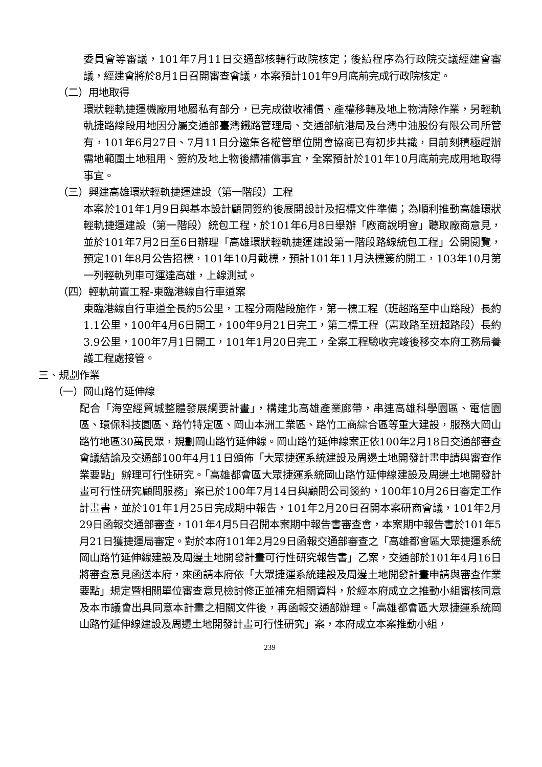委員會等審議，101年7月11日交通部核轉行政院核定；後續程序為行政院交議經建會審議，經建會將於8月1日召開審查會議，本案預計101年9月底前完成行政院核定。
（二）用地取得
環狀輕軌捷運機廠用地屬私有部分，已完成徵收補償、產權移轉及地上物清除作業，另輕軌軌捷路線段用地因分屬交通部臺灣鐵路管理局、交通部航港局及台灣中油股份有限公司所管有，101年6月27日、7月11日分邀集各權管單位開會協商已有初步共識，目前刻積極趕辦需地範圍土地租用、簽約及地上物後續補償事宜，全案預計於101年10月底前完成用地取得事宜。
（三）興建高雄環狀輕軌捷運建設（第一階段）工程
本案於101年1月9日與基本設計顧問簽約後展開設計及招標文件準備；為順利推動高雄環狀輕軌捷運建設（第一階段）統包工程，於101年6月8日舉辦「廠商說明會」聽取廠商意見，並於101年7月2日至6日辦理「高雄環狀輕軌捷運建設第一階段路線統包工程」公開閱覽，預定101年8月公告招標，101年10月截標，預計101年11月決標簽約開工，103年10月第一列輕軌列車可運達高雄，上線測試。
（四）輕軌前置工程-東臨港線自行車道案
東臨港線自行車道全長約5公里，工程分兩階段施作，第一標工程（班超路至中山路段）長約1.1公里，100年4月6日開工，100年9月21日完工，第二標工程（憲政路至班超路段）長約3.9公里，100年7月1日開工，101年1月20日完工，全案工程驗收完竣後移交本府工務局養護工程處接管。
三、規劃作業
（一）岡山路竹延伸線
配合「海空經貿城整體發展綱要計畫」，構建北高雄產業廊帶，串連高雄科學園區、電信園區、環保科技園區、路竹特定區、岡山本洲工業區、路竹工商綜合區等重大建設，服務大岡山路竹地區30萬民眾，規劃岡山路竹延伸線。岡山路竹延伸線案正依100年2月18日交通部審查會議結論及交通部100年4月11日頒佈「大眾捷運系統建設及周邊土地開發計畫申請與審查作業要點」辦理可行性研究。「高雄都會區大眾捷運系統岡山路竹延伸線建設及周邊土地開發計畫可行性研究顧問服務」案已於100年7月14日與顧問公司簽約，100年10月26日審定工作計畫書，並於101年1月25日完成期中報告，101年2月20日召開本案研商會議，101年2月29日函報交通部審查，101年4月5日召開本案期中報告書審查會，本案期中報告書於101年5月21日獲捷運局審定。對於本府101年2月29日函報交通部審查之「高雄都會區大眾捷運系統岡山路竹延伸線建設及周邊土地開發計畫可行性研究報告書」乙案，交通部於101年4月16日將審查意見函送本府，來函請本府依「大眾捷運系統建設及周邊土地開發計畫申請與審查作業要點」規定暨相關單位審查意見檢討修正並補充相關資料，於經本府成立之推動小組審核同意及本市議會出具同意本計畫之相關文件後，再函報交通部辦理。「高雄都會區大眾捷運系統岡山路竹延伸線建設及周邊土地開發計畫可行性研究」案，本府成立本案推動小組，
239